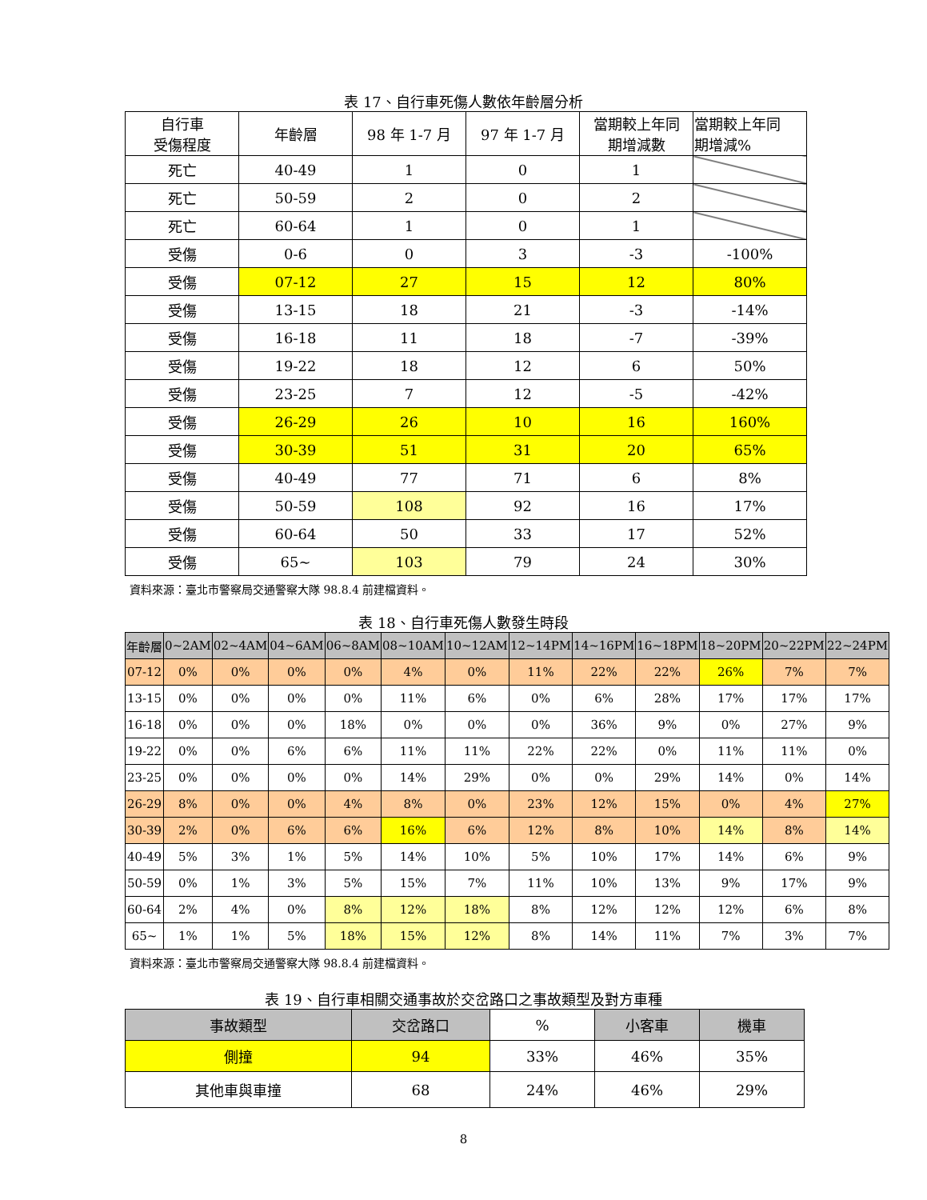表 17、自行車死傷人數依年齡層分析
| 自行車 受傷程度 | 年齡層 | 98 年 1-7 月 | 97 年 1-7 月 | 當期較上年同 期增減數 | 當期較上年同 期增減% |
| --- | --- | --- | --- | --- | --- |
| 死亡 | 40-49 | 1 | 0 | 1 | |
| 死亡 | 50-59 | 2 | 0 | 2 | |
| 死亡 | 60-64 | 1 | 0 | 1 | |
| 受傷 | 0-6 | 0 | 3 | -3 | -100% |
| 受傷 | 07-12 | 27 | 15 | 12 | 80% |
| 受傷 | 13-15 | 18 | 21 | -3 | -14% |
| 受傷 | 16-18 | 11 | 18 | -7 | -39% |
| 受傷 | 19-22 | 18 | 12 | 6 | 50% |
| 受傷 | 23-25 | 7 | 12 | -5 | -42% |
| 受傷 | 26-29 | 26 | 10 | 16 | 160% |
| 受傷 | 30-39 | 51 | 31 | 20 | 65% |
| 受傷 | 40-49 | 77 | 71 | 6 | 8% |
| 受傷 | 50-59 | 108 | 92 | 16 | 17% |
| 受傷 | 60-64 | 50 | 33 | 17 | 52% |
| 受傷 | 65~ | 103 | 79 | 24 | 30% |
資料來源：臺北市警察局交通警察大隊 98.8.4 前建檔資料。
表 18、自行車死傷人數發生時段
| 年齡層 | 0~2AM | 02~4AM | 04~6AM | 06~8AM | 08~10AM | 10~12AM | 12~14PM | 14~16PM | 16~18PM | 18~20PM | 20~22PM | 22~24PM |
| --- | --- | --- | --- | --- | --- | --- | --- | --- | --- | --- | --- | --- |
| 07-12 | 0% | 0% | 0% | 0% | 4% | 0% | 11% | 22% | 22% | 26% | 7% | 7% |
| 13-15 | 0% | 0% | 0% | 0% | 11% | 6% | 0% | 6% | 28% | 17% | 17% | 17% |
| 16-18 | 0% | 0% | 0% | 18% | 0% | 0% | 0% | 36% | 9% | 0% | 27% | 9% |
| 19-22 | 0% | 0% | 6% | 6% | 11% | 11% | 22% | 22% | 0% | 11% | 11% | 0% |
| 23-25 | 0% | 0% | 0% | 0% | 14% | 29% | 0% | 0% | 29% | 14% | 0% | 14% |
| 26-29 | 8% | 0% | 0% | 4% | 8% | 0% | 23% | 12% | 15% | 0% | 4% | 27% |
| 30-39 | 2% | 0% | 6% | 6% | 16% | 6% | 12% | 8% | 10% | 14% | 8% | 14% |
| 40-49 | 5% | 3% | 1% | 5% | 14% | 10% | 5% | 10% | 17% | 14% | 6% | 9% |
| 50-59 | 0% | 1% | 3% | 5% | 15% | 7% | 11% | 10% | 13% | 9% | 17% | 9% |
| 60-64 | 2% | 4% | 0% | 8% | 12% | 18% | 8% | 12% | 12% | 12% | 6% | 8% |
| 65~ | 1% | 1% | 5% | 18% | 15% | 12% | 8% | 14% | 11% | 7% | 3% | 7% |
資料來源：臺北市警察局交通警察大隊 98.8.4 前建檔資料。
表 19、自行車相關交通事故於交岔路口之事故類型及對方車種
| 事故類型 | 交岔路口 | % | 小客車 | 機車 |
| --- | --- | --- | --- | --- |
| 側撞 | 94 | 33% | 46% | 35% |
| 其他車與車撞 | 68 | 24% | 46% | 29% |
8